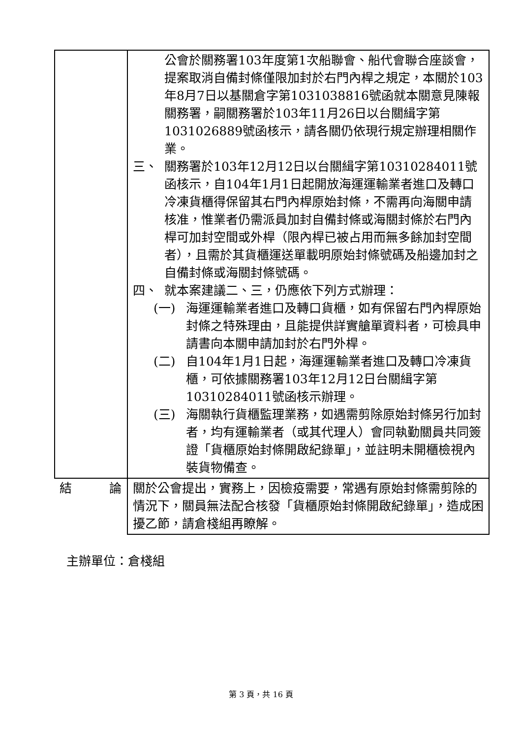| | 公會於關務署103年度第1次船聯會、船代會聯合座談會，提案取消自備封條僅限加封於右門內桿之規定，本關於103年8月7日以基關倉字第1031038816號函就本關意見陳報關務署，嗣關務署於103年11月26日以台關緝字第1031026889號函核示，請各關仍依現行規定辦理相關作業。 三、 關務署於103年12月12日以台關緝字第10310284011號函核示，自104年1月1日起開放海運運輸業者進口及轉口冷凍貨櫃得保留其右門內桿原始封條，不需再向海關申請核准，惟業者仍需派員加封自備封條或海關封條於右門內桿可加封空間或外桿（限內桿已被占用而無多餘加封空間者），且需於其貨櫃運送單載明原始封條號碼及船邊加封之自備封條或海關封條號碼。 四、 就本案建議二、三，仍應依下列方式辦理： (一) 海運運輸業者進口及轉口貨櫃，如有保留右門內桿原始封條之特殊理由，且能提供詳實艙單資料者，可檢具申請書向本關申請加封於右門外桿。 (二) 自104年1月1日起，海運運輸業者進口及轉口冷凍貨櫃，可依據關務署103年12月12日台關緝字第10310284011號函核示辦理。 (三) 海關執行貨櫃監理業務，如遇需剪除原始封條另行加封者，均有運輸業者（或其代理人）會同執勤關員共同簽證「貨櫃原始封條開啟紀錄單」，並註明未開櫃檢視內裝貨物備查。 |
| 結 論 | 關於公會提出，實務上，因檢疫需要，常遇有原始封條需剪除的情況下，關員無法配合核發「貨櫃原始封條開啟紀錄單」，造成困擾乙節，請倉棧組再瞭解。 |
主辦單位：倉棧組
第 3 頁，共 16 頁